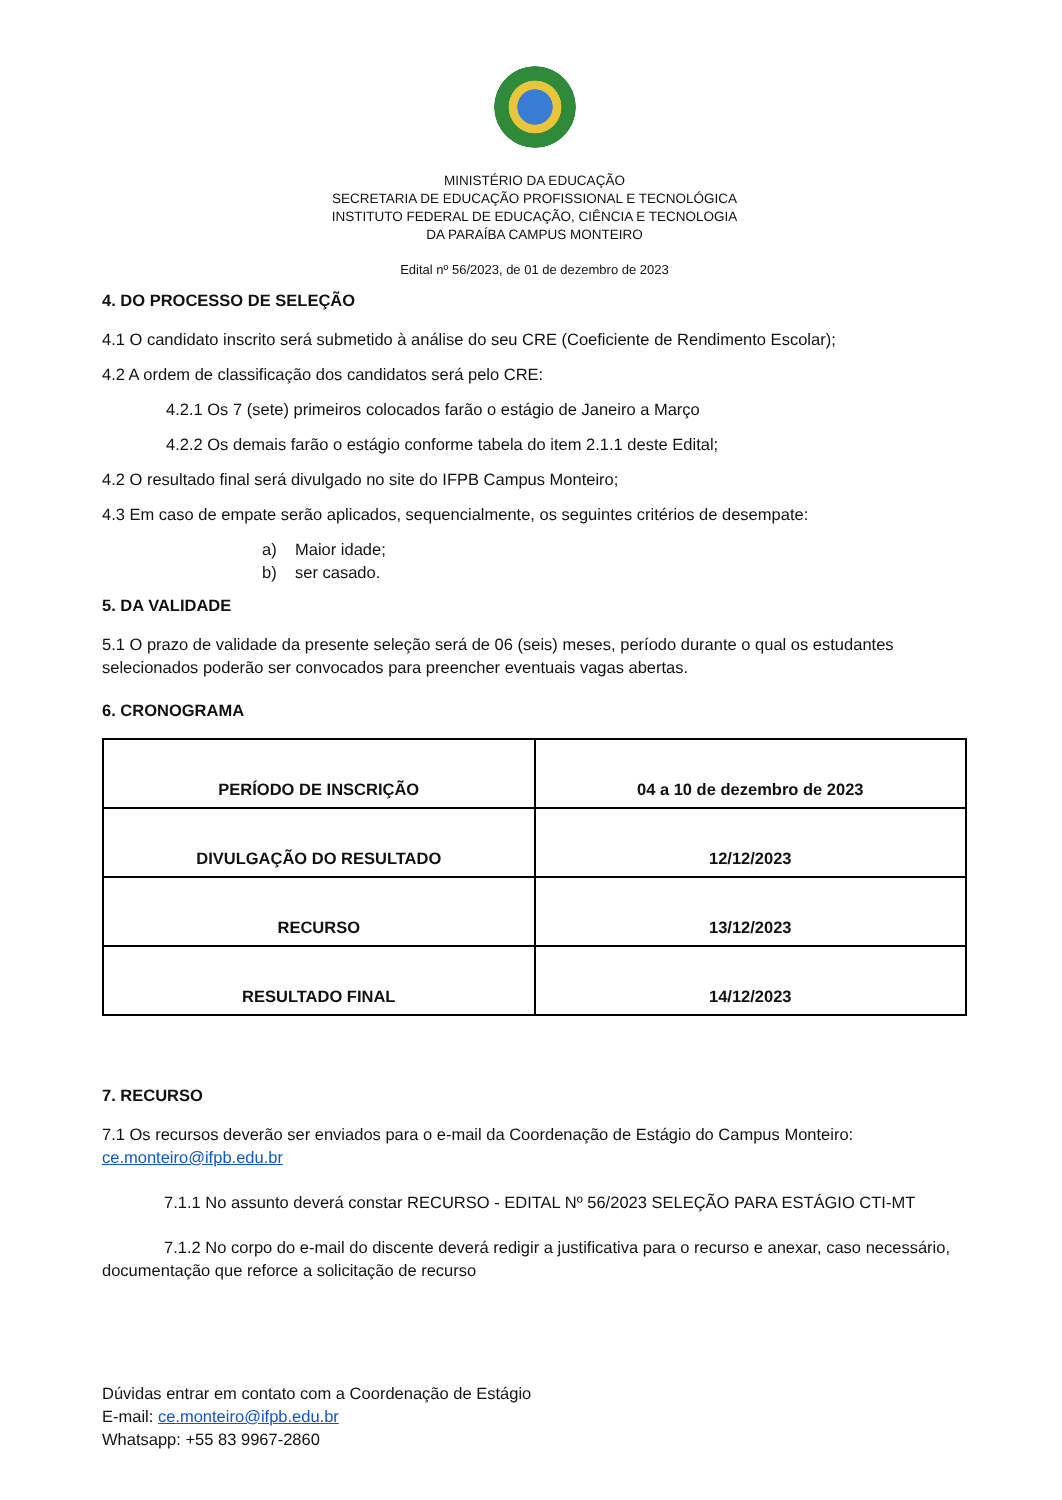MINISTÉRIO DA EDUCAÇÃO
SECRETARIA DE EDUCAÇÃO PROFISSIONAL E TECNOLÓGICA
INSTITUTO FEDERAL DE EDUCAÇÃO, CIÊNCIA E TECNOLOGIA
DA PARAÍBA CAMPUS MONTEIRO
Edital nº 56/2023, de 01 de dezembro de 2023
4. DO PROCESSO DE SELEÇÃO
4.1 O candidato inscrito será submetido à análise do seu CRE (Coeficiente de Rendimento Escolar);
4.2 A ordem de classificação dos candidatos será pelo CRE:
4.2.1 Os 7 (sete) primeiros colocados farão o estágio de Janeiro a Março
4.2.2 Os demais farão o estágio conforme tabela do item 2.1.1 deste Edital;
4.2 O resultado final será divulgado no site do IFPB Campus Monteiro;
4.3 Em caso de empate serão aplicados, sequencialmente, os seguintes critérios de desempate:
a) Maior idade;
b) ser casado.
5. DA VALIDADE
5.1 O prazo de validade da presente seleção será de 06 (seis) meses, período durante o qual os estudantes selecionados poderão ser convocados para preencher eventuais vagas abertas.
6. CRONOGRAMA
| PERÍODO DE INSCRIÇÃO | 04 a 10 de dezembro de 2023 |
| DIVULGAÇÃO DO RESULTADO | 12/12/2023 |
| RECURSO | 13/12/2023 |
| RESULTADO FINAL | 14/12/2023 |
7. RECURSO
7.1 Os recursos deverão ser enviados para o e-mail da Coordenação de Estágio do Campus Monteiro: ce.monteiro@ifpb.edu.br
7.1.1 No assunto deverá constar RECURSO - EDITAL Nº 56/2023 SELEÇÃO PARA ESTÁGIO CTI-MT
7.1.2 No corpo do e-mail do discente deverá redigir a justificativa para o recurso e anexar, caso necessário, documentação que reforce a solicitação de recurso
Dúvidas entrar em contato com a Coordenação de Estágio
E-mail: ce.monteiro@ifpb.edu.br
Whatsapp: +55 83 9967-2860